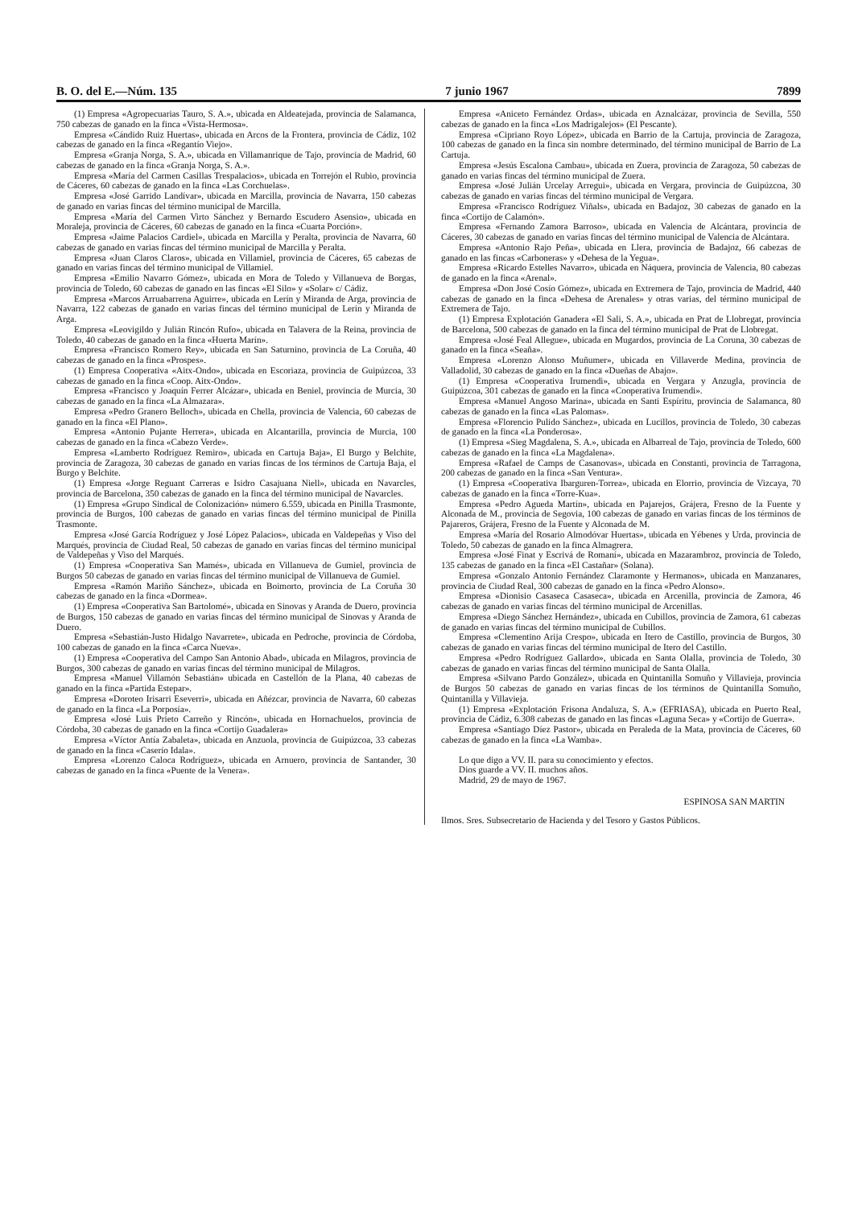B. O. del E.—Núm. 135 7 junio 1967 7899
(1) Empresa «Agropecuarias Tauro, S. A.», ubicada en Aldeatejada, provincia de Salamanca, 750 cabezas de ganado en la finca «Vista-Hermosa».
Empresa «Cándido Ruiz Huertas», ubicada en Arcos de la Frontera, provincia de Cádiz, 102 cabezas de ganado en la finca «Regantío Viejo».
Empresa «Granja Norga, S. A.», ubicada en Villamanrique de Tajo, provincia de Madrid, 60 cabezas de ganado en la finca «Granja Norga, S. A.».
Empresa «María del Carmen Casillas Trespalacios», ubicada en Torrejón el Rubio, provincia de Cáceres, 60 cabezas de ganado en la finca «Las Corchuelas».
Empresa «José Garrido Landívar», ubicada en Marcilla, provincia de Navarra, 150 cabezas de ganado en varias fincas del término municipal de Marcilla.
Empresa «María del Carmen Virto Sánchez y Bernardo Escudero Asensio», ubicada en Moraleja, provincia de Cáceres, 60 cabezas de ganado en la finca «Cuarta Porción».
Empresa «Jaime Palacios Cardiel», ubicada en Marcilla y Peralta, provincia de Navarra, 60 cabezas de ganado en varias fincas del término municipal de Marcilla y Peralta.
Empresa «Juan Claros Claros», ubicada en Villamiel, provincia de Cáceres, 65 cabezas de ganado en varias fincas del término municipal de Villamiel.
Empresa «Emilio Navarro Gómez», ubicada en Mora de Toledo y Villanueva de Borgas, provincia de Toledo, 60 cabezas de ganado en las fincas «El Silo» y «Solar» c/ Cádiz.
Empresa «Marcos Arruabarrena Aguirre», ubicada en Lerín y Miranda de Arga, provincia de Navarra, 122 cabezas de ganado en varias fincas del término municipal de Lerín y Miranda de Arga.
Empresa «Leovigildo y Julián Rincón Rufo», ubicada en Talavera de la Reina, provincia de Toledo, 40 cabezas de ganado en la finca «Huerta Marín».
Empresa «Francisco Romero Rey», ubicada en San Saturnino, provincia de La Coruña, 40 cabezas de ganado en la finca «Prospes».
(1) Empresa Cooperativa «Aitx-Ondo», ubicada en Escoriaza, provincia de Guipúzcoa, 33 cabezas de ganado en la finca «Coop. Aitx-Ondo».
Empresa «Francisco y Joaquín Ferrer Alcázar», ubicada en Beniel, provincia de Murcia, 30 cabezas de ganado en la finca «La Almazara».
Empresa «Pedro Granero Belloch», ubicada en Chella, provincia de Valencia, 60 cabezas de ganado en la finca «El Plano».
Empresa «Antonio Pujante Herrera», ubicada en Alcantarilla, provincia de Murcia, 100 cabezas de ganado en la finca «Cabezo Verde».
Empresa «Lamberto Rodríguez Remiro», ubicada en Cartuja Baja», El Burgo y Belchite, provincia de Zaragoza, 30 cabezas de ganado en varias fincas de los términos de Cartuja Baja, el Burgo y Belchite.
(1) Empresa «Jorge Reguant Carreras e Isidro Casajuana Niell», ubicada en Navarcles, provincia de Barcelona, 350 cabezas de ganado en la finca del término municipal de Navarcles.
(1) Empresa «Grupo Sindical de Colonización» número 6.559, ubicada en Pinilla Trasmonte, provincia de Burgos, 100 cabezas de ganado en varias fincas del término municipal de Pinilla Trasmonte.
Empresa «José García Rodríguez y José López Palacios», ubicada en Valdepeñas y Viso del Marqués, provincia de Ciudad Real, 50 cabezas de ganado en varias fincas del término municipal de Valdepeñas y Viso del Marqués.
(1) Empresa «Cooperativa San Mamés», ubicada en Villanueva de Gumiel, provincia de Burgos 50 cabezas de ganado en varias fincas del término municipal de Villanueva de Gumiel.
Empresa «Ramón Mariño Sánchez», ubicada en Boimorto, provincia de La Coruña 30 cabezas de ganado en la finca «Dormea».
(1) Empresa «Cooperativa San Bartolomé», ubicada en Sinovas y Aranda de Duero, provincia de Burgos, 150 cabezas de ganado en varias fincas del término municipal de Sinovas y Aranda de Duero.
Empresa «Sebastián-Justo Hidalgo Navarrete», ubicada en Pedroche, provincia de Córdoba, 100 cabezas de ganado en la finca «Carca Nueva».
(1) Empresa «Cooperativa del Campo San Antonio Abad», ubicada en Milagros, provincia de Burgos, 300 cabezas de ganado en varias fincas del término municipal de Milagros.
Empresa «Manuel Villamón Sebastián» ubicada en Castellón de la Plana, 40 cabezas de ganado en la finca «Partida Estepar».
Empresa «Doroteo Irisarri Eseverri», ubicada en Añézcar, provincia de Navarra, 60 cabezas de ganado en la finca «La Porposía».
Empresa «José Luis Prieto Carreño y Rincón», ubicada en Hornachuelos, provincia de Córdoba, 30 cabezas de ganado en la finca «Cortijo Guadalera»
Empresa «Víctor Antía Zabaleta», ubicada en Anzuola, provincia de Guipúzcoa, 33 cabezas de ganado en la finca «Caserío Idala».
Empresa «Lorenzo Caloca Rodríguez», ubicada en Arnuero, provincia de Santander, 30 cabezas de ganado en la finca «Puente de la Venera».
Empresa «Aniceto Fernández Ordas», ubicada en Aznalcázar, provincia de Sevilla, 550 cabezas de ganado en la finca «Los Madrigalejos» (El Pescante).
Empresa «Cipriano Royo López», ubicada en Barrio de la Cartuja, provincia de Zaragoza, 100 cabezas de ganado en la finca sin nombre determinado, del término municipal de Barrio de La Cartuja.
Empresa «Jesús Escalona Cambau», ubicada en Zuera, provincia de Zaragoza, 50 cabezas de ganado en varias fincas del término municipal de Zuera.
Empresa «José Julián Urcelay Arregui», ubicada en Vergara, provincia de Guipúzcoa, 30 cabezas de ganado en varias fincas del término municipal de Vergara.
Empresa «Francisco Rodríguez Viñals», ubicada en Badajoz, 30 cabezas de ganado en la finca «Cortijo de Calamón».
Empresa «Fernando Zamora Barroso», ubicada en Valencia de Alcántara, provincia de Cáceres, 30 cabezas de ganado en varias fincas del término municipal de Valencia de Alcántara.
Empresa «Antonio Rajo Peña», ubicada en Llera, provincia de Badajoz, 66 cabezas de ganado en las fincas «Carboneras» y «Dehesa de la Yegua».
Empresa «Ricardo Estelles Navarro», ubicada en Náquera, provincia de Valencia, 80 cabezas de ganado en la finca «Arenal».
Empresa «Don José Cosío Gómez», ubicada en Extremera de Tajo, provincia de Madrid, 440 cabezas de ganado en la finca «Dehesa de Arenales» y otras varias, del término municipal de Extremera de Tajo.
(1) Empresa Explotación Ganadera «El Sali, S. A.», ubicada en Prat de Llobregat, provincia de Barcelona, 500 cabezas de ganado en la finca del término municipal de Prat de Llobregat.
Empresa «José Feal Allegue», ubicada en Mugardos, provincia de La Coruna, 30 cabezas de ganado en la finca «Seaña».
Empresa «Lorenzo Alonso Muñumer», ubicada en Villaverde Medina, provincia de Valladolid, 30 cabezas de ganado en la finca «Dueñas de Abajo».
(1) Empresa «Cooperativa Irumendi», ubicada en Vergara y Anzugla, provincia de Guipúzcoa, 301 cabezas de ganado en la finca «Cooperativa Irumendi».
Empresa «Manuel Angoso Marina», ubicada en Santi Espíritu, provincia de Salamanca, 80 cabezas de ganado en la finca «Las Palomas».
Empresa «Florencio Pulido Sánchez», ubicada en Lucillos, provincia de Toledo, 30 cabezas de ganado en la finca «La Ponderosa».
(1) Empresa «Sieg Magdalena, S. A.», ubicada en Albarreal de Tajo, provincia de Toledo, 600 cabezas de ganado en la finca «La Magdalena».
Empresa «Rafael de Camps de Casanovas», ubicada en Constanti, provincia de Tarragona, 200 cabezas de ganado en la finca «San Ventura».
(1) Empresa «Cooperativa Ibarguren-Torrea», ubicada en Elorrio, provincia de Vizcaya, 70 cabezas de ganado en la finca «Torre-Kua».
Empresa «Pedro Agueda Martín», ubicada en Pajarejos, Grájera, Fresno de la Fuente y Alconada de M., provincia de Segovia, 100 cabezas de ganado en varias fincas de los términos de Pajareros, Grájera, Fresno de la Fuente y Alconada de M.
Empresa «María del Rosario Almodóvar Huertas», ubicada en Yébenes y Urda, provincia de Toledo, 50 cabezas de ganado en la finca Almagrera.
Empresa «José Finat y Escrivá de Romaní», ubicada en Mazarambroz, provincia de Toledo, 135 cabezas de ganado en la finca «El Castañar» (Solana).
Empresa «Gonzalo Antonio Fernández Claramonte y Hermanos», ubicada en Manzanares, provincia de Ciudad Real, 300 cabezas de ganado en la finca «Pedro Alonso».
Empresa «Dionisio Casaseca Casaseca», ubicada en Arcenilla, provincia de Zamora, 46 cabezas de ganado en varias fincas del término municipal de Arcenillas.
Empresa «Diego Sánchez Hernández», ubicada en Cubillos, provincia de Zamora, 61 cabezas de ganado en varias fincas del término municipal de Cubillos.
Empresa «Clementino Arija Crespo», ubicada en Itero de Castillo, provincia de Burgos, 30 cabezas de ganado en varias fincas del término municipal de Itero del Castillo.
Empresa «Pedro Rodríguez Gallardo», ubicada en Santa Olalla, provincia de Toledo, 30 cabezas de ganado en varias fincas del término municipal de Santa Olalla.
Empresa «Silvano Pardo González», ubicada en Quintanilla Somuño y Villavieja, provincia de Burgos 50 cabezas de ganado en varias fincas de los términos de Quintanilla Somuño, Quintanilla y Villavieja.
(1) Empresa «Explotación Frisona Andaluza, S. A.» (EFRIASA), ubicada en Puerto Real, provincia de Cádiz, 6.308 cabezas de ganado en las fincas «Laguna Seca» y «Cortijo de Guerra».
Empresa «Santiago Díez Pastor», ubicada en Peraleda de la Mata, provincia de Cáceres, 60 cabezas de ganado en la finca «La Wamba».
Lo que digo a VV. II. para su conocimiento y efectos.
Dios guarde a VV. II. muchos años.
Madrid, 29 de mayo de 1967.
ESPINOSA SAN MARTIN
Ilmos. Sres. Subsecretario de Hacienda y del Tesoro y Gastos Públicos.